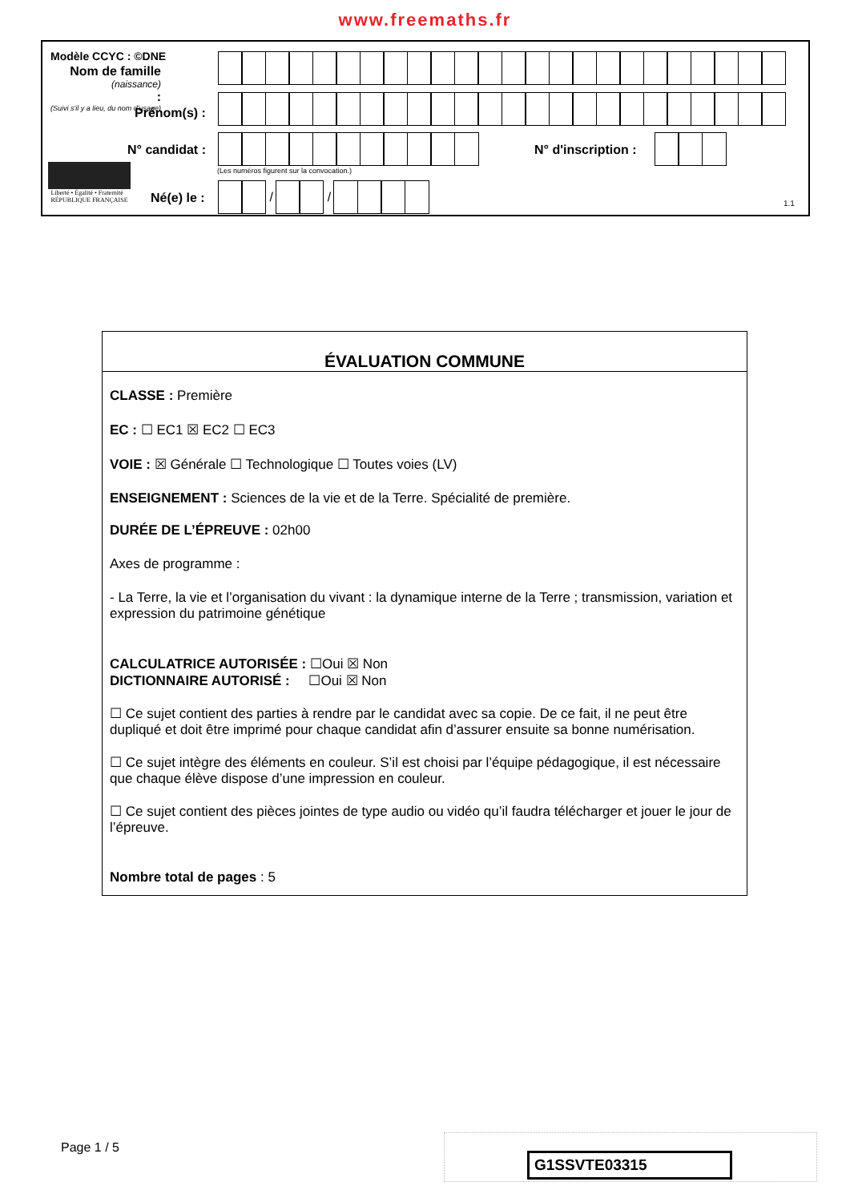www.freemaths.fr
Modèle CCYC : ©DNE
Nom de famille
(naissance)
:
(Suivi s'il y a lieu, du nom d'usage)
Prénom(s) :
N° candidat : N° d'inscription :
(Les numéros figurent sur la convocation.)
Liberté • Égalité • Fraternité
RÉPUBLIQUE FRANÇAISE
Né(e) le :
/ /
1.1
ÉVALUATION COMMUNE
CLASSE : Première
EC : ☐ EC1 ☒ EC2 ☐ EC3
VOIE : ☒ Générale ☐ Technologique ☐ Toutes voies (LV)
ENSEIGNEMENT : Sciences de la vie et de la Terre. Spécialité de première.
DURÉE DE L’ÉPREUVE : 02h00
Axes de programme :
- La Terre, la vie et l’organisation du vivant : la dynamique interne de la Terre ; transmission, variation et expression du patrimoine génétique
CALCULATRICE AUTORISÉE : ☐Oui ☒ Non
DICTIONNAIRE AUTORISÉ : ☐Oui ☒ Non
☐ Ce sujet contient des parties à rendre par le candidat avec sa copie. De ce fait, il ne peut être dupliqué et doit être imprimé pour chaque candidat afin d’assurer ensuite sa bonne numérisation.
☐ Ce sujet intègre des éléments en couleur. S’il est choisi par l’équipe pédagogique, il est nécessaire que chaque élève dispose d’une impression en couleur.
☐ Ce sujet contient des pièces jointes de type audio ou vidéo qu’il faudra télécharger et jouer le jour de l’épreuve.
Nombre total de pages : 5
Page 1 / 5
G1SSVTE03315